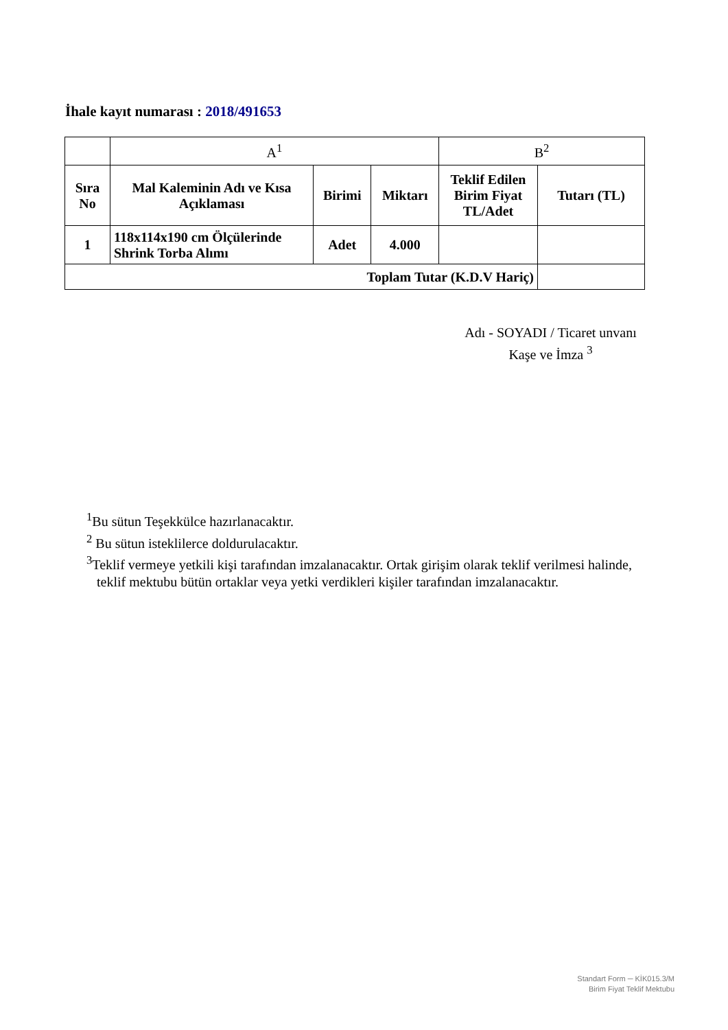İhale kayıt numarası : 2018/491653
| | A<sup>1</sup> | | | B<sup>2</sup> | |
| Sıra No | Mal Kaleminin Adı ve Kısa Açıklaması | Birimi | Miktarı | Teklif Edilen Birim Fiyat TL/Adet | Tutarı (TL) |
| 1 | 118x114x190 cm Ölçülerinde Shrink Torba Alımı | Adet | 4.000 | | |
| Toplam Tutar (K.D.V Hariç) | | | | | |
Adı - SOYADI / Ticaret unvanı
Kaşe ve İmza <sup>3</sup>
<sup>1</sup> Bu sütun Teşekkülce hazırlanacaktır.
<sup>2</sup> Bu sütun isteklilerce doldurulacaktır.
<sup>3</sup> Teklif vermeye yetkili kişi tarafından imzalanacaktır. Ortak girişim olarak teklif verilmesi halinde,
teklif mektubu bütün ortaklar veya yetki verdikleri kişiler tarafından imzalanacaktır.
Standart Form ─ KİK015.3/M
Birim Fiyat Teklif Mektubu